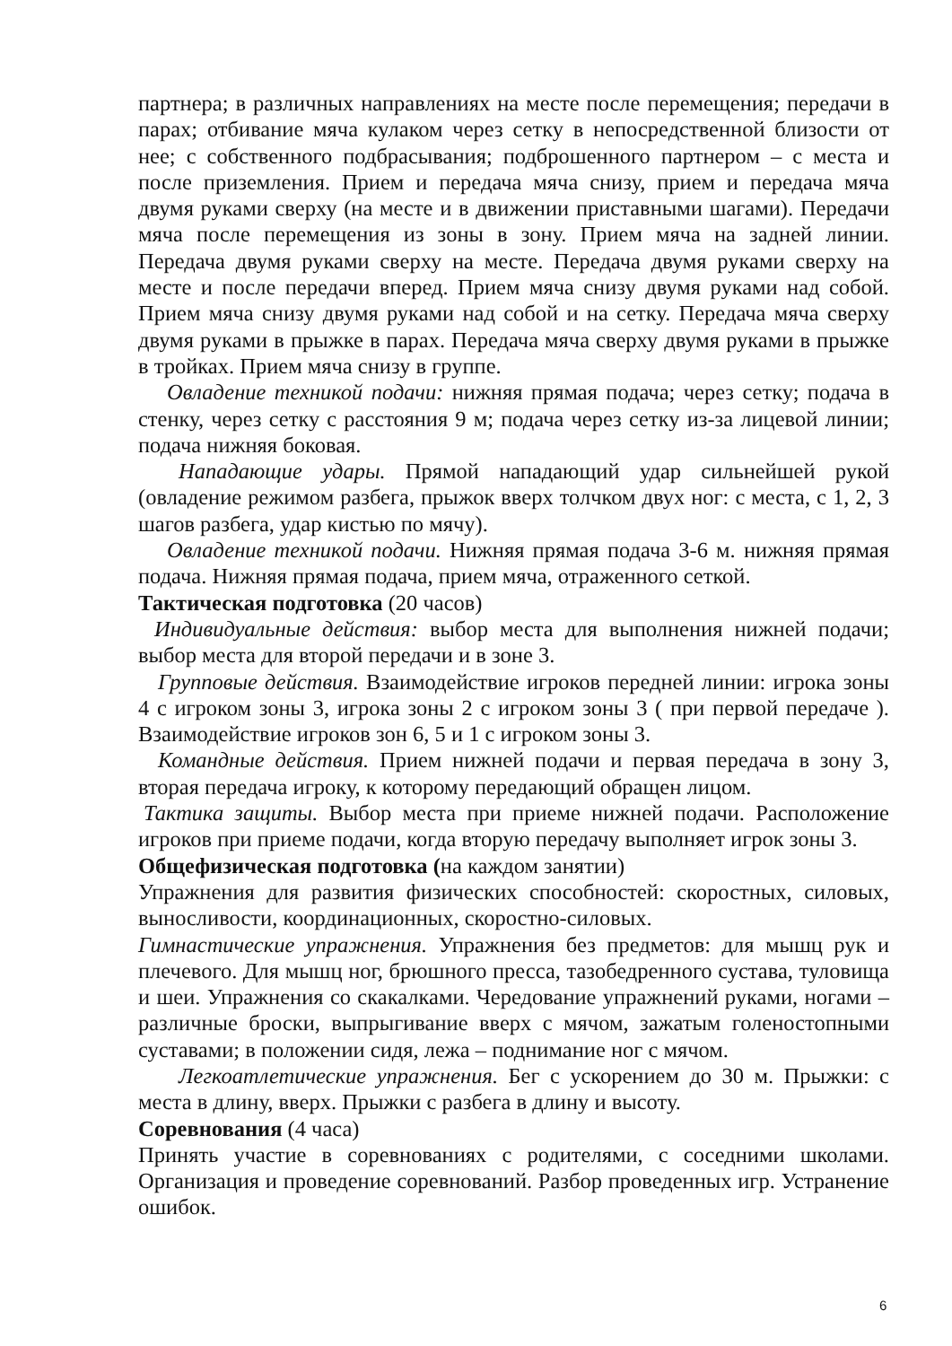партнера; в различных направлениях на месте после перемещения; передачи в парах; отбивание мяча кулаком через сетку в непосредственной близости от нее; с собственного подбрасывания; подброшенного партнером – с места и после приземления. Прием и передача мяча снизу, прием и передача мяча двумя руками сверху (на месте и в движении приставными шагами). Передачи мяча после перемещения из зоны в зону. Прием мяча на задней линии. Передача двумя руками сверху на месте. Передача двумя руками сверху на месте и после передачи вперед. Прием мяча снизу двумя руками над собой. Прием мяча снизу двумя руками над собой и на сетку. Передача мяча сверху двумя руками в прыжке в парах. Передача мяча сверху двумя руками в прыжке в тройках. Прием мяча снизу в группе.
Овладение техникой подачи: нижняя прямая подача; через сетку; подача в стенку, через сетку с расстояния 9 м; подача через сетку из-за лицевой линии; подача нижняя боковая.
Нападающие удары. Прямой нападающий удар сильнейшей рукой (овладение режимом разбега, прыжок вверх толчком двух ног: с места, с 1, 2, 3 шагов разбега, удар кистью по мячу).
Овладение техникой подачи. Нижняя прямая подача 3-6 м. нижняя прямая подача. Нижняя прямая подача, прием мяча, отраженного сеткой.
Тактическая подготовка (20 часов)
Индивидуальные действия: выбор места для выполнения нижней подачи; выбор места для второй передачи и в зоне 3.
Групповые действия. Взаимодействие игроков передней линии: игрока зоны 4 с игроком зоны 3, игрока зоны 2 с игроком зоны 3 ( при первой передаче ). Взаимодействие игроков зон 6, 5 и 1 с игроком зоны 3.
Командные действия. Прием нижней подачи и первая передача в зону 3, вторая передача игроку, к которому передающий обращен лицом.
Тактика защиты. Выбор места при приеме нижней подачи. Расположение игроков при приеме подачи, когда вторую передачу выполняет игрок зоны 3.
Общефизическая подготовка (на каждом занятии)
Упражнения для развития физических способностей: скоростных, силовых, выносливости, координационных, скоростно-силовых.
Гимнастические упражнения. Упражнения без предметов: для мышц рук и плечевого. Для мышц ног, брюшного пресса, тазобедренного сустава, туловища и шеи. Упражнения со скакалками. Чередование упражнений руками, ногами – различные броски, выпрыгивание вверх с мячом, зажатым голеностопными суставами; в положении сидя, лежа – поднимание ног с мячом.
Легкоатлетические упражнения. Бег с ускорением до 30 м. Прыжки: с места в длину, вверх. Прыжки с разбега в длину и высоту.
Соревнования (4 часа)
Принять участие в соревнованиях с родителями, с соседними школами. Организация и проведение соревнований. Разбор проведенных игр. Устранение ошибок.
6